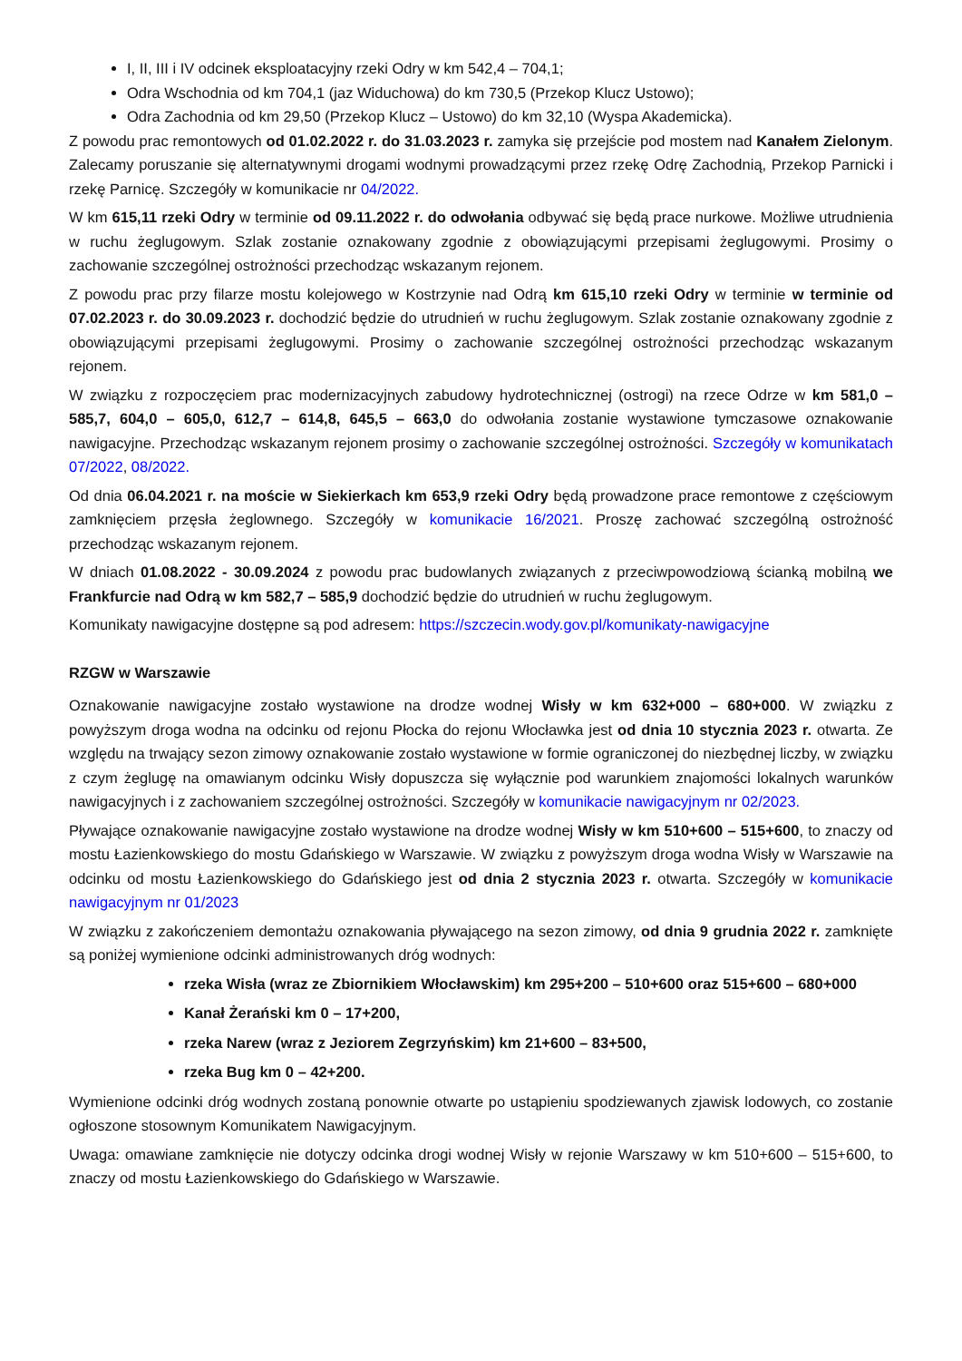I, II, III i IV odcinek eksploatacyjny rzeki Odry w km 542,4 – 704,1;
Odra Wschodnia od km 704,1 (jaz Widuchowa) do km 730,5 (Przekop Klucz Ustowo);
Odra Zachodnia od km 29,50 (Przekop Klucz – Ustowo) do km 32,10 (Wyspa Akademicka).
Z powodu prac remontowych od 01.02.2022 r. do 31.03.2023 r. zamyka się przejście pod mostem nad Kanałem Zielonym. Zalecamy poruszanie się alternatywnymi drogami wodnymi prowadzącymi przez rzekę Odrę Zachodnią, Przekop Parnicki i rzekę Parnicę. Szczegóły w komunikacie nr 04/2022.
W km 615,11 rzeki Odry w terminie od 09.11.2022 r. do odwołania odbywać się będą prace nurkowe. Możliwe utrudnienia w ruchu żeglugowym. Szlak zostanie oznakowany zgodnie z obowiązującymi przepisami żeglugowymi. Prosimy o zachowanie szczególnej ostrożności przechodząc wskazanym rejonem.
Z powodu prac przy filarze mostu kolejowego w Kostrzynie nad Odrą km 615,10 rzeki Odry w terminie w terminie od 07.02.2023 r. do 30.09.2023 r. dochodzić będzie do utrudnień w ruchu żeglugowym. Szlak zostanie oznakowany zgodnie z obowiązującymi przepisami żeglugowymi. Prosimy o zachowanie szczególnej ostrożności przechodząc wskazanym rejonem.
W związku z rozpoczęciem prac modernizacyjnych zabudowy hydrotechnicznej (ostrogi) na rzece Odrze w km 581,0 – 585,7, 604,0 – 605,0, 612,7 – 614,8, 645,5 – 663,0 do odwołania zostanie wystawione tymczasowe oznakowanie nawigacyjne. Przechodząc wskazanym rejonem prosimy o zachowanie szczególnej ostrożności. Szczegóły w komunikatach 07/2022, 08/2022.
Od dnia 06.04.2021 r. na moście w Siekierkach km 653,9 rzeki Odry będą prowadzone prace remontowe z częściowym zamknięciem przęsła żeglownego. Szczegóły w komunikacie 16/2021. Proszę zachować szczególną ostrożność przechodząc wskazanym rejonem.
W dniach 01.08.2022 - 30.09.2024 z powodu prac budowlanych związanych z przeciwpowodziową ścianką mobilną we Frankfurcie nad Odrą w km 582,7 – 585,9 dochodzić będzie do utrudnień w ruchu żeglugowym.
Komunikaty nawigacyjne dostępne są pod adresem: https://szczecin.wody.gov.pl/komunikaty-nawigacyjne
RZGW w Warszawie
Oznakowanie nawigacyjne zostało wystawione na drodze wodnej Wisły w km 632+000 – 680+000. W związku z powyższym droga wodna na odcinku od rejonu Płocka do rejonu Włocławka jest od dnia 10 stycznia 2023 r. otwarta. Ze względu na trwający sezon zimowy oznakowanie zostało wystawione w formie ograniczonej do niezbędnej liczby, w związku z czym żeglugę na omawianym odcinku Wisły dopuszcza się wyłącznie pod warunkiem znajomości lokalnych warunków nawigacyjnych i z zachowaniem szczególnej ostrożności. Szczegóły w komunikacie nawigacyjnym nr 02/2023.
Pływające oznakowanie nawigacyjne zostało wystawione na drodze wodnej Wisły w km 510+600 – 515+600, to znaczy od mostu Łazienkowskiego do mostu Gdańskiego w Warszawie. W związku z powyższym droga wodna Wisły w Warszawie na odcinku od mostu Łazienkowskiego do Gdańskiego jest od dnia 2 stycznia 2023 r. otwarta. Szczegóły w komunikacie nawigacyjnym nr 01/2023
W związku z zakończeniem demontażu oznakowania pływającego na sezon zimowy, od dnia 9 grudnia 2022 r. zamknięte są poniżej wymienione odcinki administrowanych dróg wodnych:
rzeka Wisła (wraz ze Zbiornikiem Włocławskim) km 295+200 – 510+600 oraz 515+600 – 680+000
Kanał Żerański km 0 – 17+200,
rzeka Narew (wraz z Jeziorem Zegrzyńskim) km 21+600 – 83+500,
rzeka Bug km 0 – 42+200.
Wymienione odcinki dróg wodnych zostaną ponownie otwarte po ustąpieniu spodziewanych zjawisk lodowych, co zostanie ogłoszone stosownym Komunikatem Nawigacyjnym.
Uwaga: omawiane zamknięcie nie dotyczy odcinka drogi wodnej Wisły w rejonie Warszawy w km 510+600 – 515+600, to znaczy od mostu Łazienkowskiego do Gdańskiego w Warszawie.